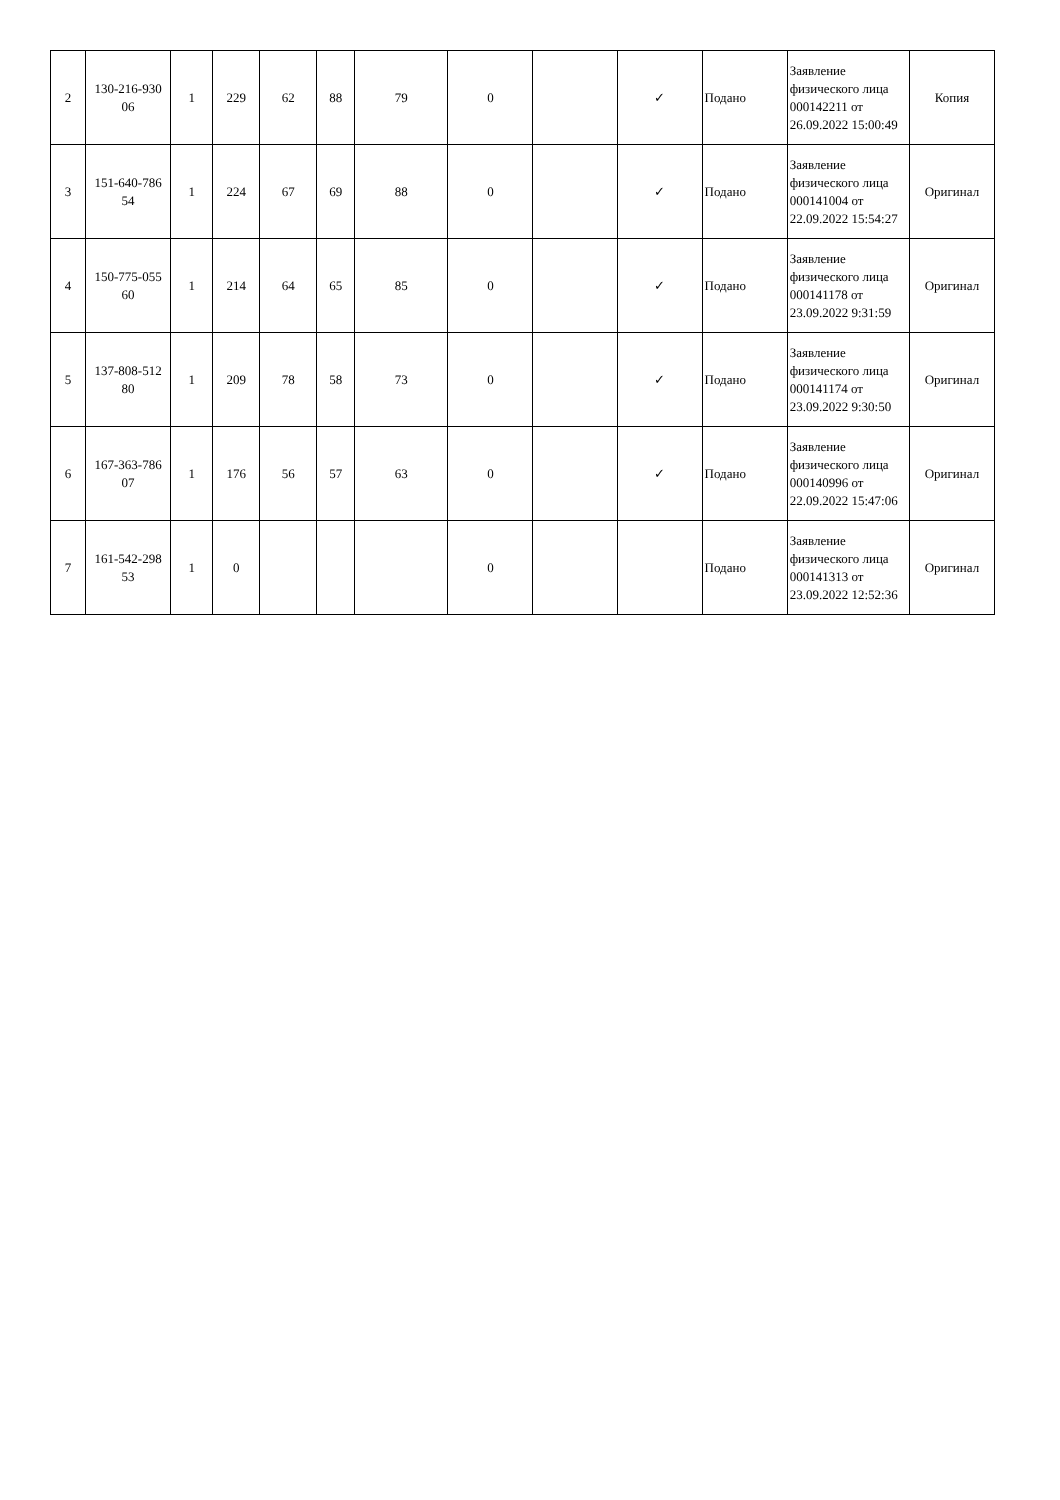| 2 | 130-216-930 06 | 1 | 229 | 62 | 88 | 79 | 0 | | ✓ | Подано | Заявление физического лица 000142211 от 26.09.2022 15:00:49 | Копия |
| 3 | 151-640-786 54 | 1 | 224 | 67 | 69 | 88 | 0 | | ✓ | Подано | Заявление физического лица 000141004 от 22.09.2022 15:54:27 | Оригинал |
| 4 | 150-775-055 60 | 1 | 214 | 64 | 65 | 85 | 0 | | ✓ | Подано | Заявление физического лица 000141178 от 23.09.2022 9:31:59 | Оригинал |
| 5 | 137-808-512 80 | 1 | 209 | 78 | 58 | 73 | 0 | | ✓ | Подано | Заявление физического лица 000141174 от 23.09.2022 9:30:50 | Оригинал |
| 6 | 167-363-786 07 | 1 | 176 | 56 | 57 | 63 | 0 | | ✓ | Подано | Заявление физического лица 000140996 от 22.09.2022 15:47:06 | Оригинал |
| 7 | 161-542-298 53 | 1 | 0 | | | | 0 | | | Подано | Заявление физического лица 000141313 от 23.09.2022 12:52:36 | Оригинал |